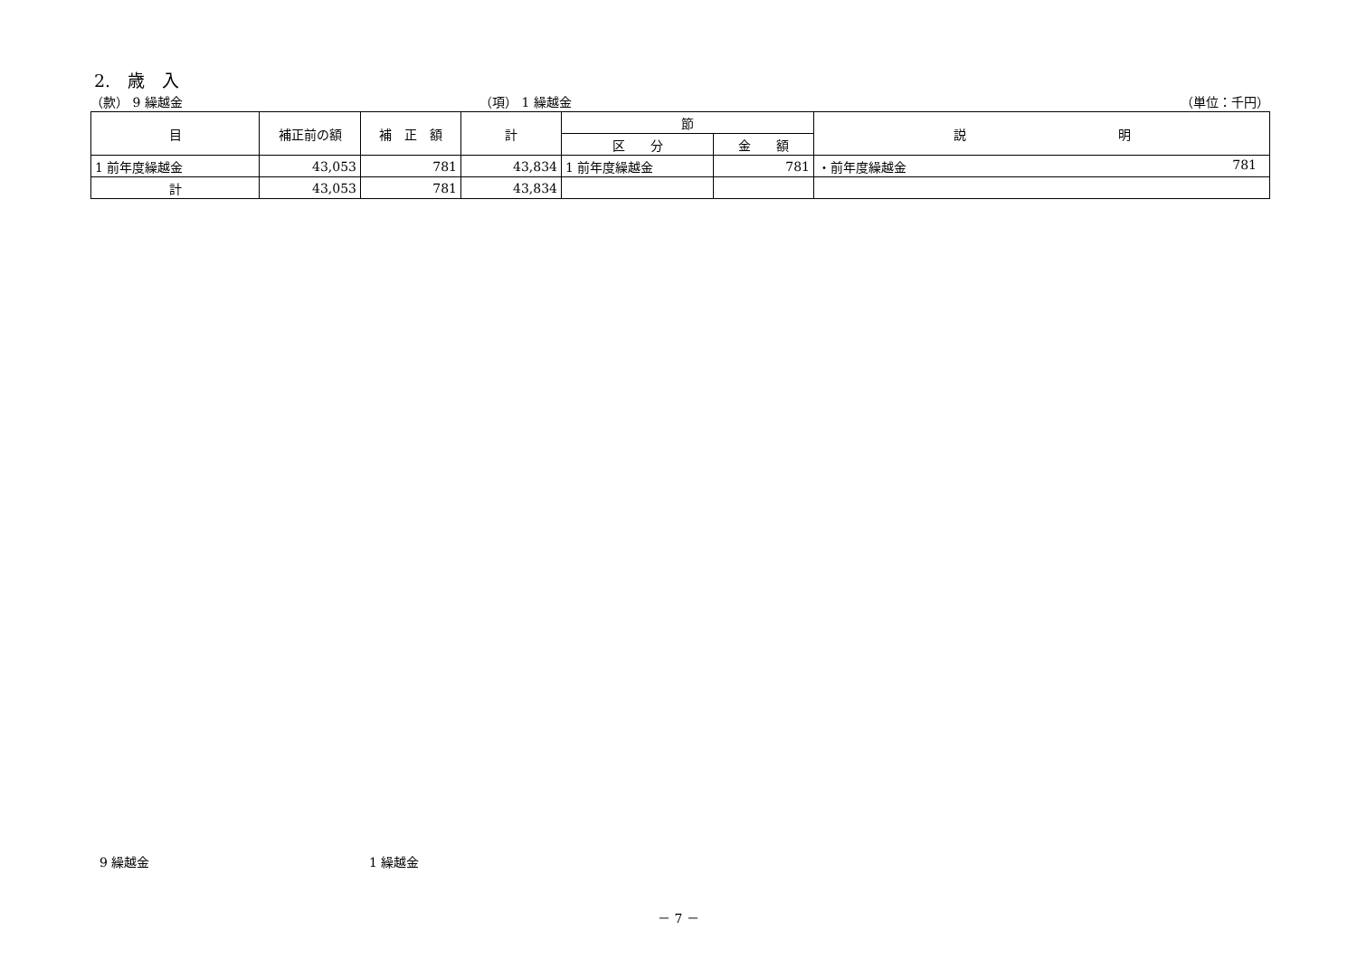2.　歳　入
（款） 9 繰越金 （項） 1 繰越金 （単位：千円）
| 目 | 補正前の額 | 補 正 額 | 計 | 節 | | 説 明 |
| --- | --- | --- | --- | --- | --- | --- |
| | | | | 区 分 | 金 額 | |
| 1 前年度繰越金 | 43,053 | 781 | 43,834 | 1 前年度繰越金 | 781 | ・前年度繰越金 781 |
| 計 | 43,053 | 781 | 43,834 | | | |
9 繰越金 1 繰越金
－ 7 －